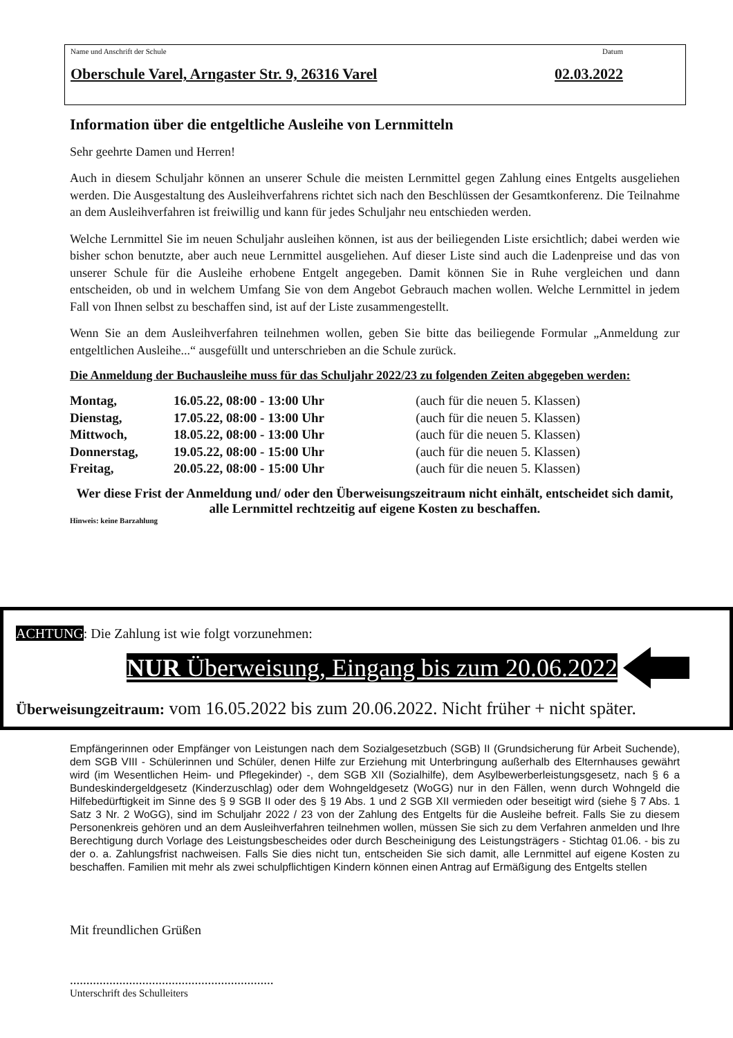Name und Anschrift der Schule Datum
Oberschule Varel, Arngaster Str. 9, 26316 Varel 02.03.2022
Information über die entgeltliche Ausleihe von Lernmitteln
Sehr geehrte Damen und Herren!
Auch in diesem Schuljahr können an unserer Schule die meisten Lernmittel gegen Zahlung eines Entgelts ausgeliehen werden. Die Ausgestaltung des Ausleihverfahrens richtet sich nach den Beschlüssen der Gesamtkonferenz. Die Teilnahme an dem Ausleihverfahren ist freiwillig und kann für jedes Schuljahr neu entschieden werden.
Welche Lernmittel Sie im neuen Schuljahr ausleihen können, ist aus der beiliegenden Liste ersichtlich; dabei werden wie bisher schon benutzte, aber auch neue Lernmittel ausgeliehen. Auf dieser Liste sind auch die Ladenpreise und das von unserer Schule für die Ausleihe erhobene Entgelt angegeben. Damit können Sie in Ruhe vergleichen und dann entscheiden, ob und in welchem Umfang Sie von dem Angebot Gebrauch machen wollen. Welche Lernmittel in jedem Fall von Ihnen selbst zu beschaffen sind, ist auf der Liste zusammengestellt.
Wenn Sie an dem Ausleihverfahren teilnehmen wollen, geben Sie bitte das beiliegende Formular „Anmeldung zur entgeltlichen Ausleihe...“ ausgefüllt und unterschrieben an die Schule zurück.
Die Anmeldung der Buchausleihe muss für das Schuljahr 2022/23 zu folgenden Zeiten abgegeben werden:
| Montag, | 16.05.22, 08:00 - 13:00 Uhr | (auch für die neuen 5. Klassen) |
| Dienstag, | 17.05.22, 08:00 - 13:00 Uhr | (auch für die neuen 5. Klassen) |
| Mittwoch, | 18.05.22, 08:00 - 13:00 Uhr | (auch für die neuen 5. Klassen) |
| Donnerstag, | 19.05.22, 08:00 - 15:00 Uhr | (auch für die neuen 5. Klassen) |
| Freitag, | 20.05.22, 08:00 - 15:00 Uhr | (auch für die neuen 5. Klassen) |
Wer diese Frist der Anmeldung und/ oder den Überweisungszeitraum nicht einhält, entscheidet sich damit, alle Lernmittel rechtzeitig auf eigene Kosten zu beschaffen.
Hinweis: keine Barzahlung
ACHTUNG: Die Zahlung ist wie folgt vorzunehmen:
NUR Überweisung, Eingang bis zum 20.06.2022
Überweisungzeitraum: vom 16.05.2022 bis zum 20.06.2022. Nicht früher + nicht später.
Empfängerinnen oder Empfänger von Leistungen nach dem Sozialgesetzbuch (SGB) II (Grundsicherung für Arbeit Suchende), dem SGB VIII - Schülerinnen und Schüler, denen Hilfe zur Erziehung mit Unterbringung außerhalb des Elternhauses gewährt wird (im Wesentlichen Heim- und Pflegekinder) -, dem SGB XII (Sozialhilfe), dem Asylbewerberleistungsgesetz, nach § 6 a Bundeskindergeldgesetz (Kinderzuschlag) oder dem Wohngeldgesetz (WoGG) nur in den Fällen, wenn durch Wohngeld die Hilfebedürftigkeit im Sinne des § 9 SGB II oder des § 19 Abs. 1 und 2 SGB XII vermieden oder beseitigt wird (siehe § 7 Abs. 1 Satz 3 Nr. 2 WoGG), sind im Schuljahr 2022 / 23 von der Zahlung des Entgelts für die Ausleihe befreit. Falls Sie zu diesem Personenkreis gehören und an dem Ausleihverfahren teilnehmen wollen, müssen Sie sich zu dem Verfahren anmelden und Ihre Berechtigung durch Vorlage des Leistungsbescheides oder durch Bescheinigung des Leistungsträgers - Stichtag 01.06. - bis zu der o. a. Zahlungsfrist nachweisen. Falls Sie dies nicht tun, entscheiden Sie sich damit, alle Lernmittel auf eigene Kosten zu beschaffen. Familien mit mehr als zwei schulpflichtigen Kindern können einen Antrag auf Ermäßigung des Entgelts stellen
Mit freundlichen Grüßen
..............................................................
Unterschrift des Schulleiters